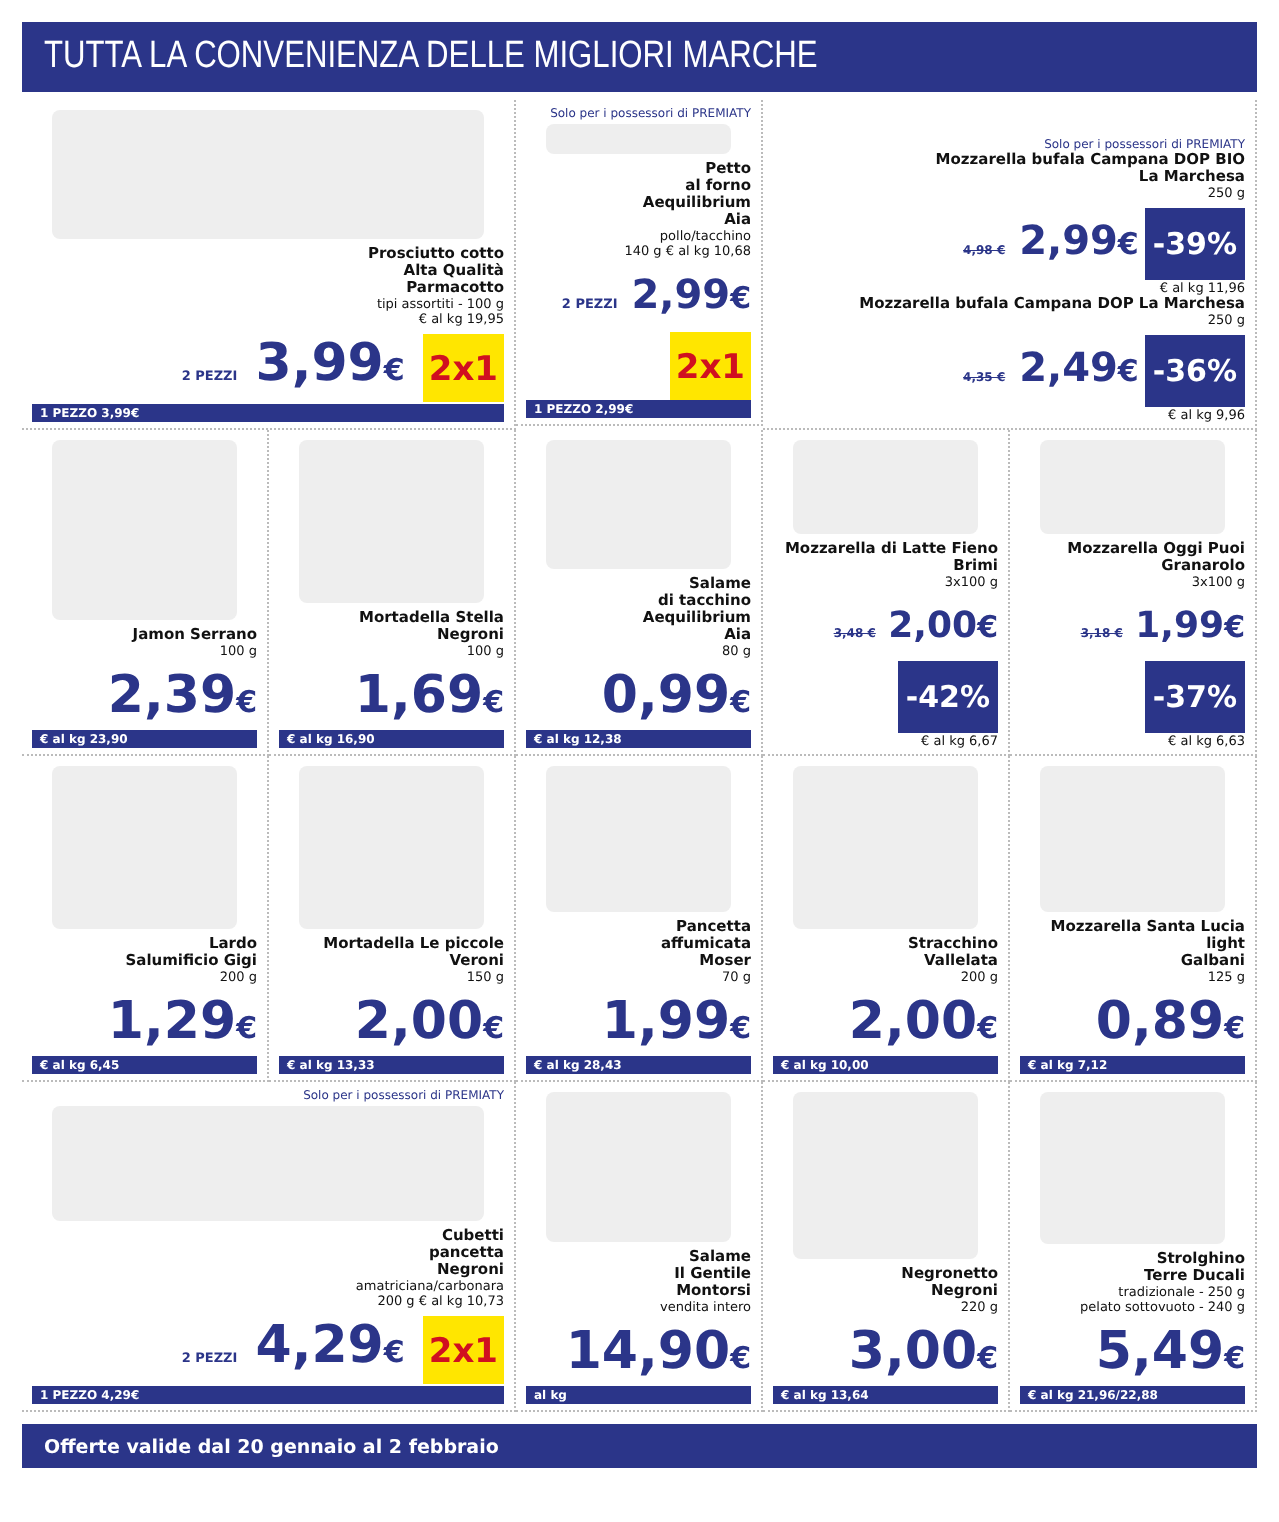TUTTA LA CONVENIENZA DELLE MIGLIORI MARCHE
Prosciutto cotto
Alta Qualità
Parmacotto
tipi assortiti - 100 g
€ al kg 19,95
2 PEZZI 3,99€ 2x1
1 PEZZO 3,99€
Solo per i possessori di PREMIATY
Petto
al forno
Aequilibrium
Aia
pollo/tacchino
140 g € al kg 10,68
2 PEZZI 2,99€ 2x1
1 PEZZO 2,99€
Solo per i possessori di PREMIATY
Mozzarella bufala Campana DOP BIO
La Marchesa
250 g
4,98 € 2,99€ -39%
€ al kg 11,96
Mozzarella bufala Campana DOP La Marchesa
250 g
4,35 € 2,49€ -36%
€ al kg 9,96
Jamon Serrano
100 g
2,39€
€ al kg 23,90
Mortadella Stella
Negroni
100 g
1,69€
€ al kg 16,90
Salame
di tacchino
Aequilibrium
Aia
80 g
0,99€
€ al kg 12,38
Mozzarella di Latte Fieno
Brimi
3x100 g
3,48 € 2,00€ -42%
€ al kg 6,67
Mozzarella Oggi Puoi
Granarolo
3x100 g
3,18 € 1,99€ -37%
€ al kg 6,63
Lardo
Salumificio Gigi
200 g
1,29€
€ al kg 6,45
Mortadella Le piccole
Veroni
150 g
2,00€
€ al kg 13,33
Pancetta
affumicata
Moser
70 g
1,99€
€ al kg 28,43
Stracchino
Vallelata
200 g
2,00€
€ al kg 10,00
Mozzarella Santa Lucia light
Galbani
125 g
0,89€
€ al kg 7,12
Solo per i possessori di PREMIATY
Cubetti
pancetta
Negroni
amatriciana/carbonara
200 g € al kg 10,73
2 PEZZI 4,29€ 2x1
1 PEZZO 4,29€
Salame
Il Gentile
Montorsi
vendita intero
14,90€
al kg
Negronetto
Negroni
220 g
3,00€
€ al kg 13,64
Strolghino
Terre Ducali
tradizionale - 250 g
pelato sottovuoto - 240 g
5,49€
€ al kg 21,96/22,88
Offerte valide dal 20 gennaio al 2 febbraio